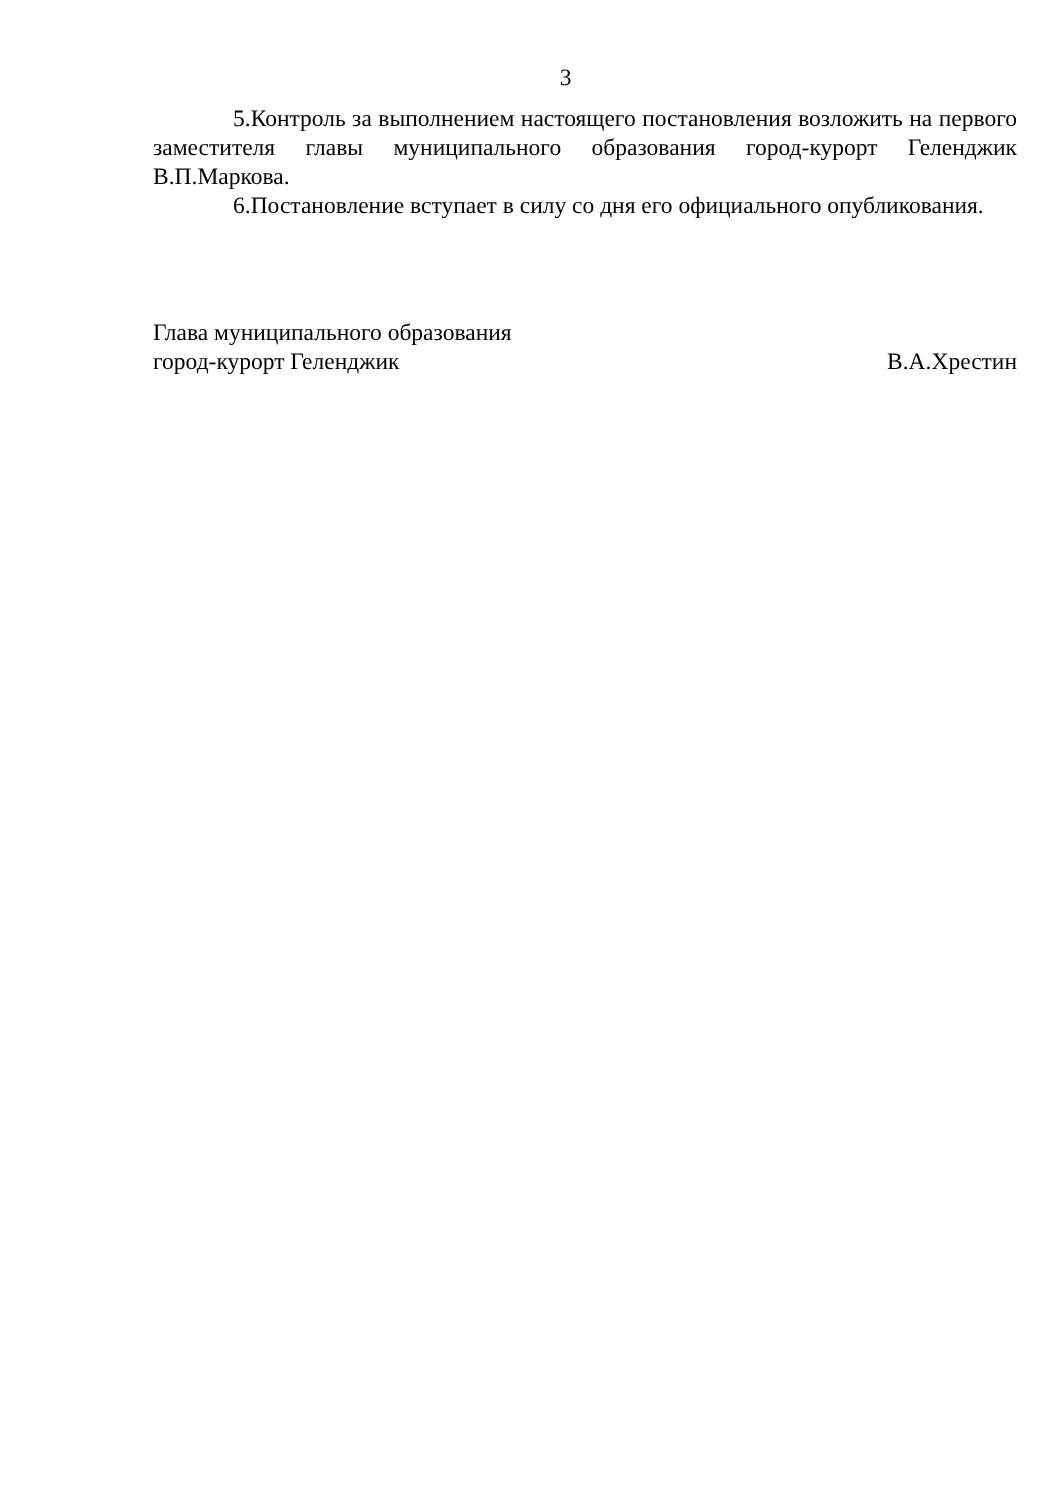3
5.Контроль за выполнением настоящего постановления возложить на первого заместителя главы муниципального образования город-курорт Геленджик В.П.Маркова.
6.Постановление вступает в силу со дня его официального опубликования.
Глава муниципального образования
город-курорт Геленджик В.А.Хрестин